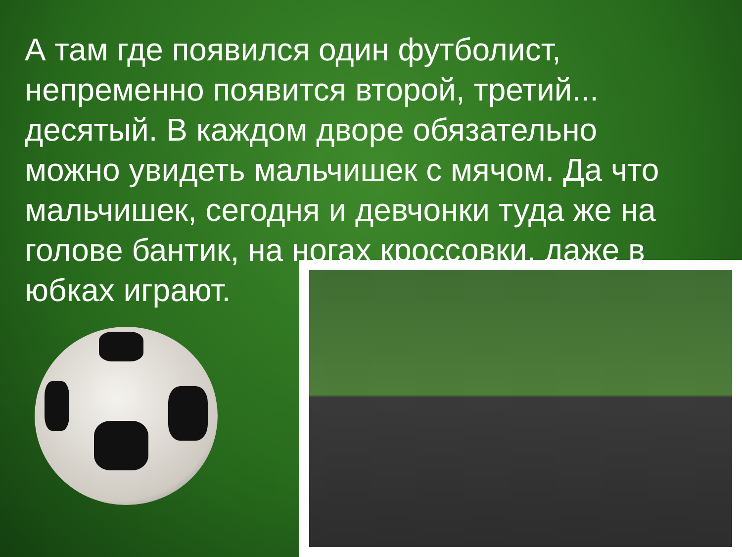А там где появился один футболист, непременно появится второй, третий... десятый. В каждом дворе обязательно можно увидеть мальчишек с мячом. Да что мальчишек, сегодня и девчонки туда же на голове бантик, на ногах кроссовки, даже в юбках играют.